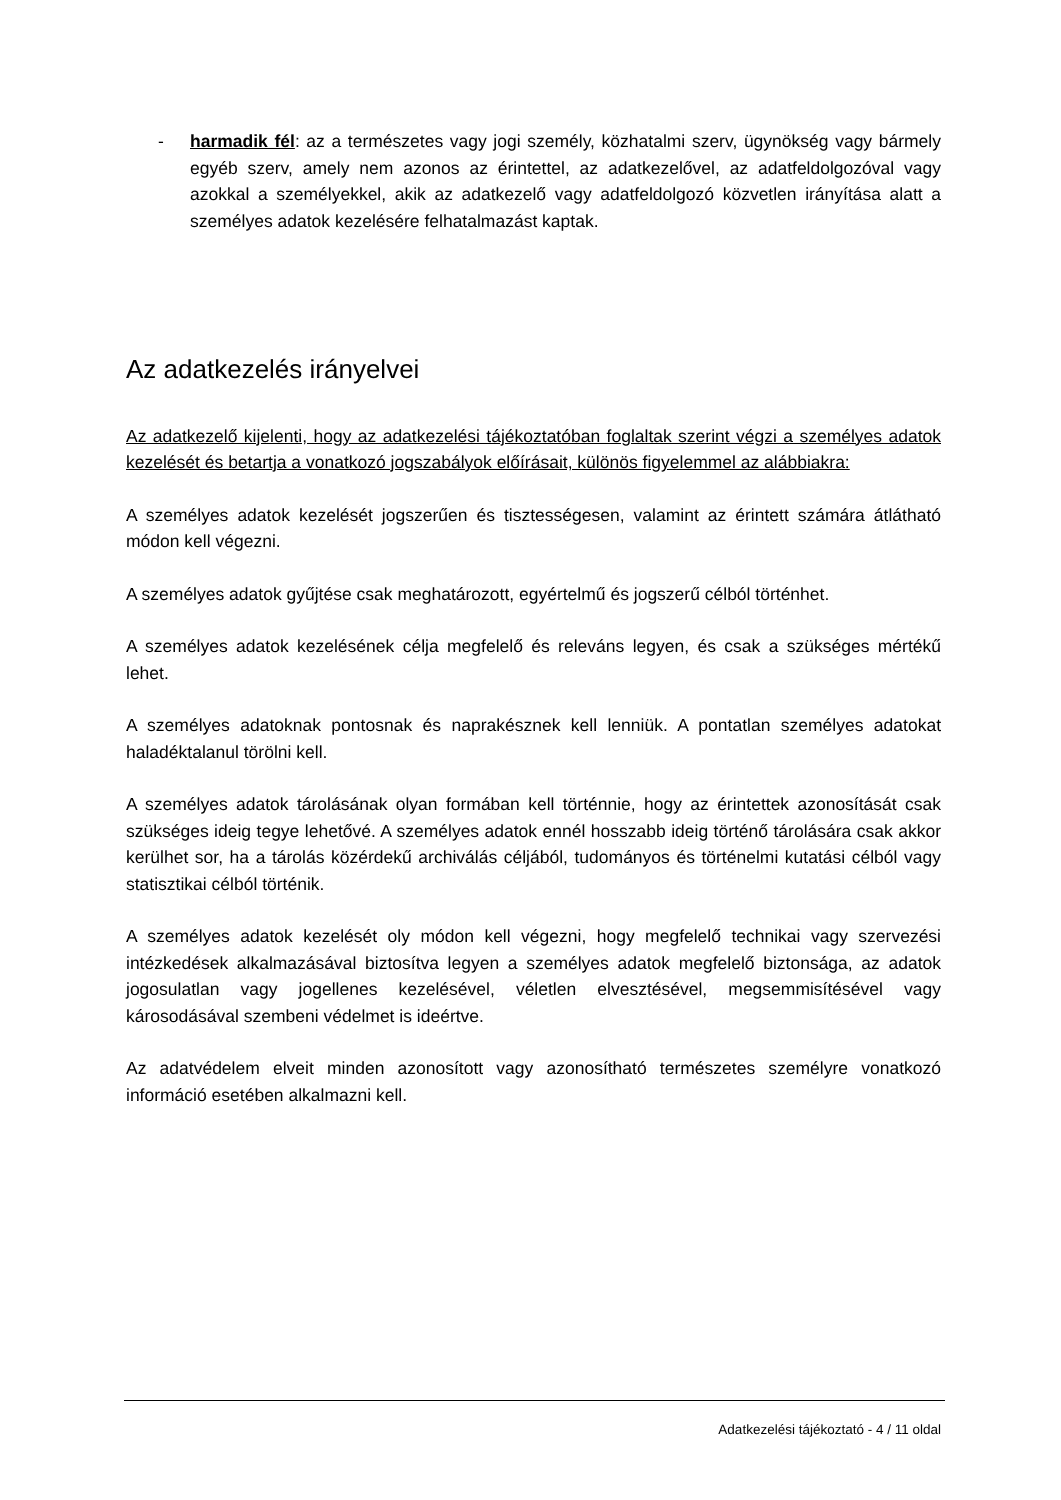- harmadik fél: az a természetes vagy jogi személy, közhatalmi szerv, ügynökség vagy bármely egyéb szerv, amely nem azonos az érintettel, az adatkezelővel, az adatfeldolgozóval vagy azokkal a személyekkel, akik az adatkezelő vagy adatfeldolgozó közvetlen irányítása alatt a személyes adatok kezelésére felhatalmazást kaptak.
Az adatkezelés irányelvei
Az adatkezelő kijelenti, hogy az adatkezelési tájékoztatóban foglaltak szerint végzi a személyes adatok kezelését és betartja a vonatkozó jogszabályok előírásait, különös figyelemmel az alábbiakra:
A személyes adatok kezelését jogszerűen és tisztességesen, valamint az érintett számára átlátható módon kell végezni.
A személyes adatok gyűjtése csak meghatározott, egyértelmű és jogszerű célból történhet.
A személyes adatok kezelésének célja megfelelő és releváns legyen, és csak a szükséges mértékű lehet.
A személyes adatoknak pontosnak és naprakésznek kell lenniük. A pontatlan személyes adatokat haladéktalanul törölni kell.
A személyes adatok tárolásának olyan formában kell történnie, hogy az érintettek azonosítását csak szükséges ideig tegye lehetővé. A személyes adatok ennél hosszabb ideig történő tárolására csak akkor kerülhet sor, ha a tárolás közérdekű archiválás céljából, tudományos és történelmi kutatási célból vagy statisztikai célból történik.
A személyes adatok kezelését oly módon kell végezni, hogy megfelelő technikai vagy szervezési intézkedések alkalmazásával biztosítva legyen a személyes adatok megfelelő biztonsága, az adatok jogosulatlan vagy jogellenes kezelésével, véletlen elvesztésével, megsemmisítésével vagy károsodásával szembeni védelmet is ideértve.
Az adatvédelem elveit minden azonosított vagy azonosítható természetes személyre vonatkozó információ esetében alkalmazni kell.
Adatkezelési tájékoztató - 4 / 11 oldal